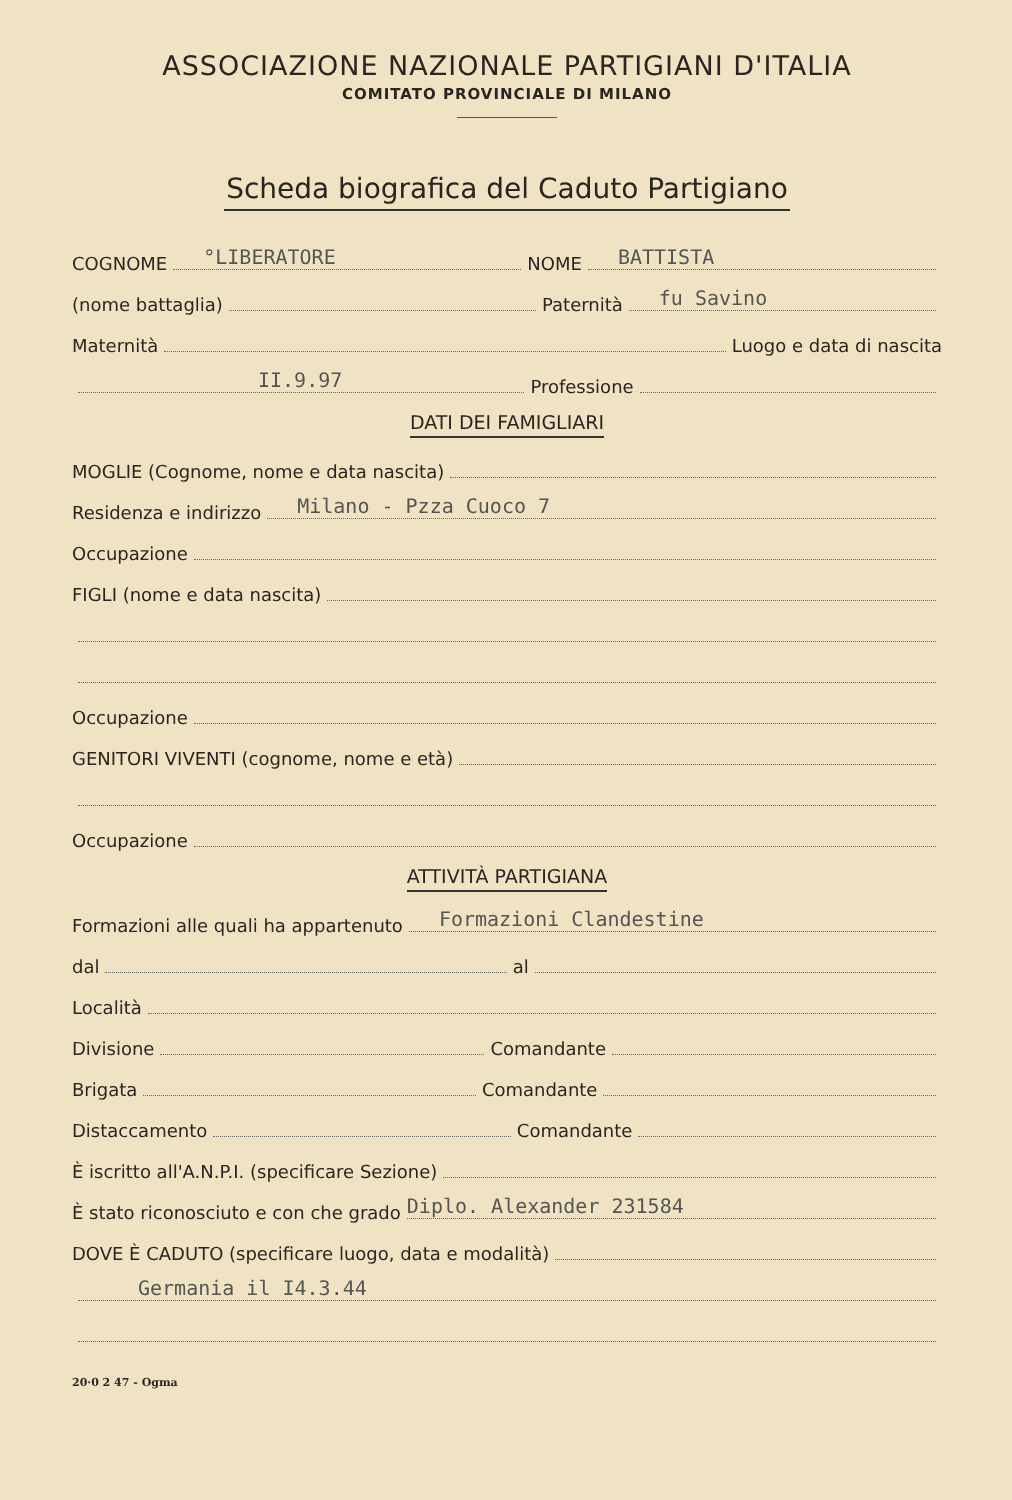ASSOCIAZIONE NAZIONALE PARTIGIANI D'ITALIA
COMITATO PROVINCIALE DI MILANO
Scheda biografica del Caduto Partigiano
COGNOME °LIBERATORE NOME BATTISTA
(nome battaglia) Paternità fu Savino
Maternità Luogo e data di nascita
II.9.97 Professione
DATI DEI FAMIGLIARI
MOGLIE (Cognome, nome e data nascita)
Residenza e indirizzo Milano - Pzza Cuoco 7
Occupazione
FIGLI (nome e data nascita)
Occupazione
GENITORI VIVENTI (cognome, nome e età)
Occupazione
ATTIVITÀ PARTIGIANA
Formazioni alle quali ha appartenuto Formazioni Clandestine
dal al
Località
Divisione Comandante
Brigata Comandante
Distaccamento Comandante
È iscritto all'A.N.P.I. (specificare Sezione)
È stato riconosciuto e con che grado Diplo. Alexander 231584
DOVE È CADUTO (specificare luogo, data e modalità)
Germania il I4.3.44
20·0 2 47 - Ogma